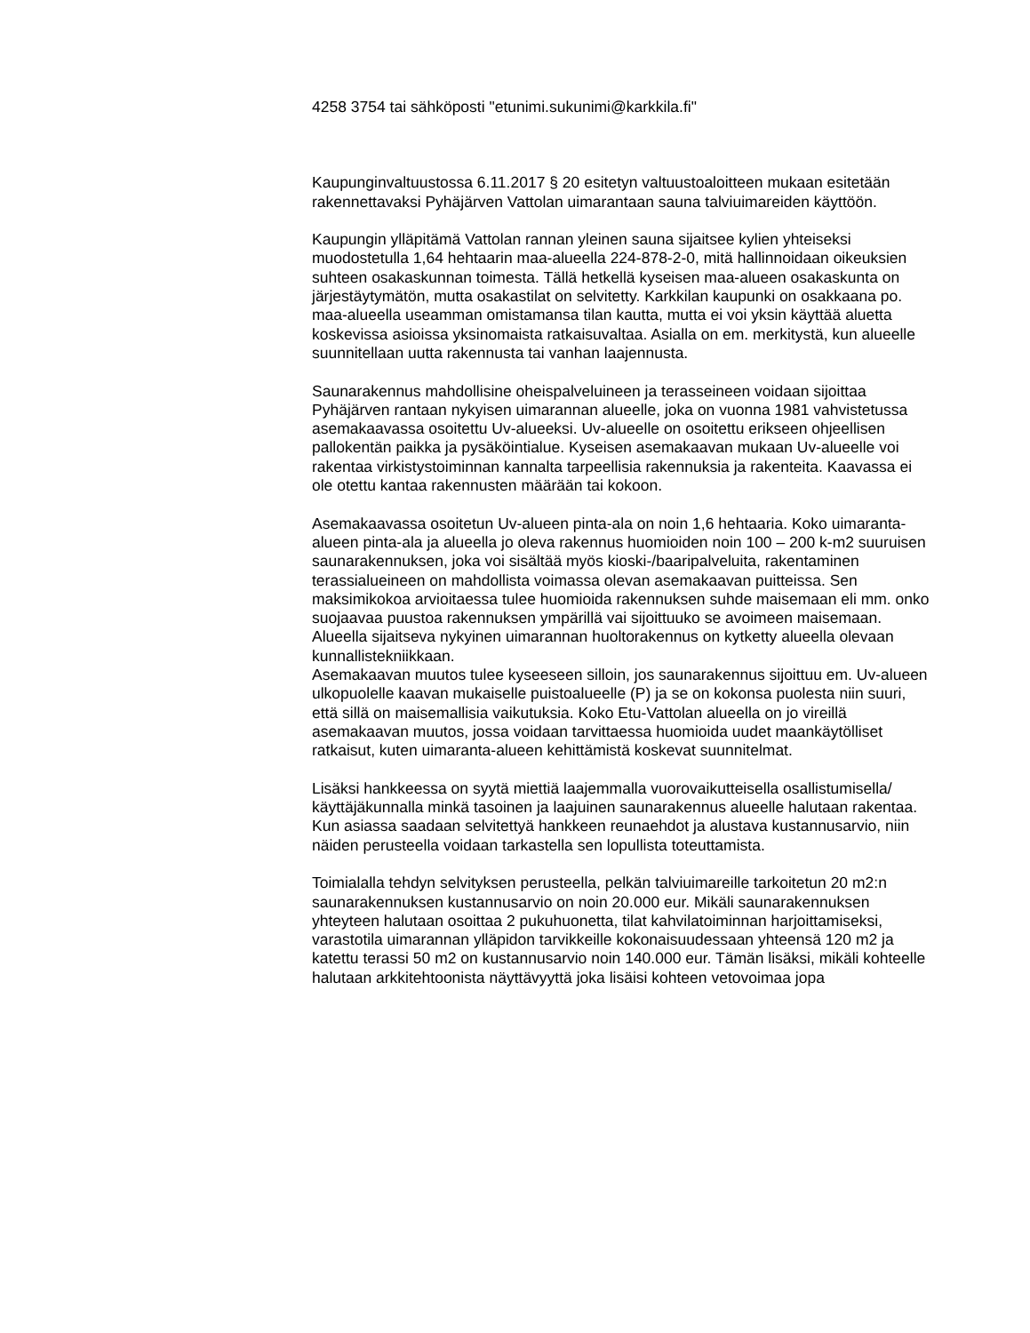4258 3754 tai sähköposti "etunimi.sukunimi@karkkila.fi"
Kaupunginvaltuustossa 6.11.2017 § 20 esitetyn valtuustoaloitteen mukaan esitetään rakennettavaksi Pyhäjärven Vattolan uimarantaan sauna talviuimareiden käyttöön.
Kaupungin ylläpitämä Vattolan rannan yleinen sauna sijaitsee kylien yhteiseksi muodostetulla 1,64 hehtaarin maa-alueella 224-878-2-0, mitä hallinnoidaan oikeuksien suhteen osakaskunnan toimesta. Tällä hetkellä kyseisen maa-alueen osakaskunta on järjestäytymätön, mutta osakastilat on selvitetty. Karkkilan kaupunki on osakkaana po. maa-alueella useamman omistamansa tilan kautta, mutta ei voi yksin käyttää aluetta koskevissa asioissa yksinomaista ratkaisuvaltaa. Asialla on em. merkitystä, kun alueelle suunnitellaan uutta rakennusta tai vanhan laajennusta.
Saunarakennus mahdollisine oheispalveluineen ja terasseineen voidaan sijoittaa Pyhäjärven rantaan nykyisen uimarannan alueelle, joka on vuonna 1981 vahvistetussa asemakaavassa osoitettu Uv-alueeksi. Uv-alueelle on osoitettu erikseen ohjeellisen pallokentän paikka ja pysäköintialue. Kyseisen asemakaavan mukaan Uv-alueelle voi rakentaa virkistystoiminnan kannalta tarpeellisia rakennuksia ja rakenteita. Kaavassa ei ole otettu kantaa rakennusten määrään tai kokoon.
Asemakaavassa osoitetun Uv-alueen pinta-ala on noin 1,6 hehtaaria. Koko uimaranta-alueen pinta-ala ja alueella jo oleva rakennus huomioiden noin 100 – 200 k-m2 suuruisen saunarakennuksen, joka voi sisältää myös kioski-/baaripalveluita, rakentaminen terassialueineen on mahdollista voimassa olevan asemakaavan puitteissa. Sen maksimikokoa arvioitaessa tulee huomioida rakennuksen suhde maisemaan eli mm. onko suojaavaa puustoa rakennuksen ympärillä vai sijoittuuko se avoimeen maisemaan. Alueella sijaitseva nykyinen uimarannan huoltorakennus on kytketty alueella olevaan kunnallistekniikkaan.
Asemakaavan muutos tulee kyseeseen silloin, jos saunarakennus sijoittuu em. Uv-alueen ulkopuolelle kaavan mukaiselle puistoalueelle (P) ja se on kokonsa puolesta niin suuri, että sillä on maisemallisia vaikutuksia. Koko Etu-Vattolan alueella on jo vireillä asemakaavan muutos, jossa voidaan tarvittaessa huomioida uudet maankäytölliset ratkaisut, kuten uimaranta-alueen kehittämistä koskevat suunnitelmat.
Lisäksi hankkeessa on syytä miettiä laajemmalla vuorovaikutteisella osallistumisella/ käyttäjäkunnalla minkä tasoinen ja laajuinen saunarakennus alueelle halutaan rakentaa. Kun asiassa saadaan selvitettyä hankkeen reunaehdot ja alustava kustannusarvio, niin näiden perusteella voidaan tarkastella sen lopullista toteuttamista.
Toimialalla tehdyn selvityksen perusteella, pelkän talviuimareille tarkoitetun 20 m2:n saunarakennuksen kustannusarvio on noin 20.000 eur. Mikäli saunarakennuksen yhteyteen halutaan osoittaa 2 pukuhuonetta, tilat kahvilatoiminnan harjoittamiseksi, varastotila uimarannan ylläpidon tarvikkeille kokonaisuudessaan yhteensä 120 m2 ja katettu terassi 50 m2 on kustannusarvio noin 140.000 eur. Tämän lisäksi, mikäli kohteelle halutaan arkkitehtoonista näyttävyyttä joka lisäisi kohteen vetovoimaa jopa